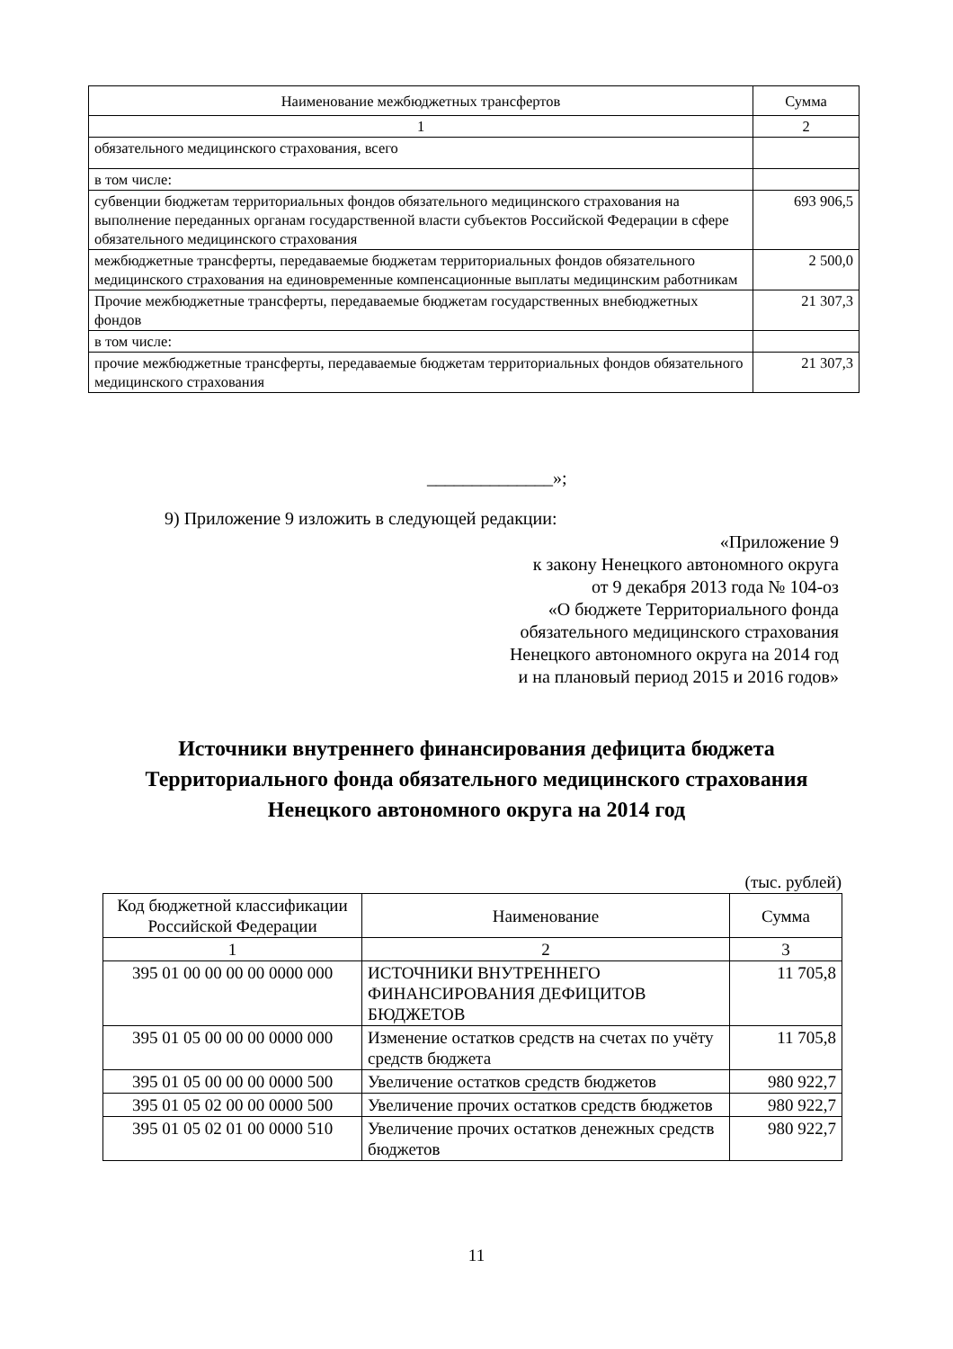| Наименование межбюджетных трансфертов | Сумма |
| --- | --- |
| 1 | 2 |
| обязательного медицинского страхования, всего | |
| в том числе: | |
| субвенции бюджетам территориальных фондов обязательного медицинского страхования на выполнение переданных органам государственной власти субъектов Российской Федерации в сфере обязательного медицинского страхования | 693 906,5 |
| межбюджетные трансферты, передаваемые бюджетам территориальных фондов обязательного медицинского страхования на единовременные компенсационные выплаты медицинским работникам | 2 500,0 |
| Прочие межбюджетные трансферты, передаваемые бюджетам государственных внебюджетных фондов | 21 307,3 |
| в том числе: | |
| прочие межбюджетные трансферты, передаваемые бюджетам территориальных фондов обязательного медицинского страхования | 21 307,3 |
______________»;
9) Приложение 9 изложить в следующей редакции:
«Приложение 9
к закону Ненецкого автономного округа
от 9 декабря 2013 года № 104-оз
«О бюджете Территориального фонда
обязательного медицинского страхования
Ненецкого автономного округа на 2014 год
и на плановый период 2015 и 2016 годов»
Источники внутреннего финансирования дефицита бюджета
Территориального фонда обязательного медицинского страхования
Ненецкого автономного округа на 2014 год
(тыс. рублей)
| Код бюджетной классификации Российской Федерации | Наименование | Сумма |
| --- | --- | --- |
| 1 | 2 | 3 |
| 395 01 00 00 00 00 0000 000 | ИСТОЧНИКИ ВНУТРЕННЕГО ФИНАНСИРОВАНИЯ ДЕФИЦИТОВ БЮДЖЕТОВ | 11 705,8 |
| 395 01 05 00 00 00 0000 000 | Изменение остатков средств на счетах по учёту средств бюджета | 11 705,8 |
| 395 01 05 00 00 00 0000 500 | Увеличение остатков средств бюджетов | 980 922,7 |
| 395 01 05 02 00 00 0000 500 | Увеличение прочих остатков средств бюджетов | 980 922,7 |
| 395 01 05 02 01 00 0000 510 | Увеличение прочих остатков денежных средств бюджетов | 980 922,7 |
11